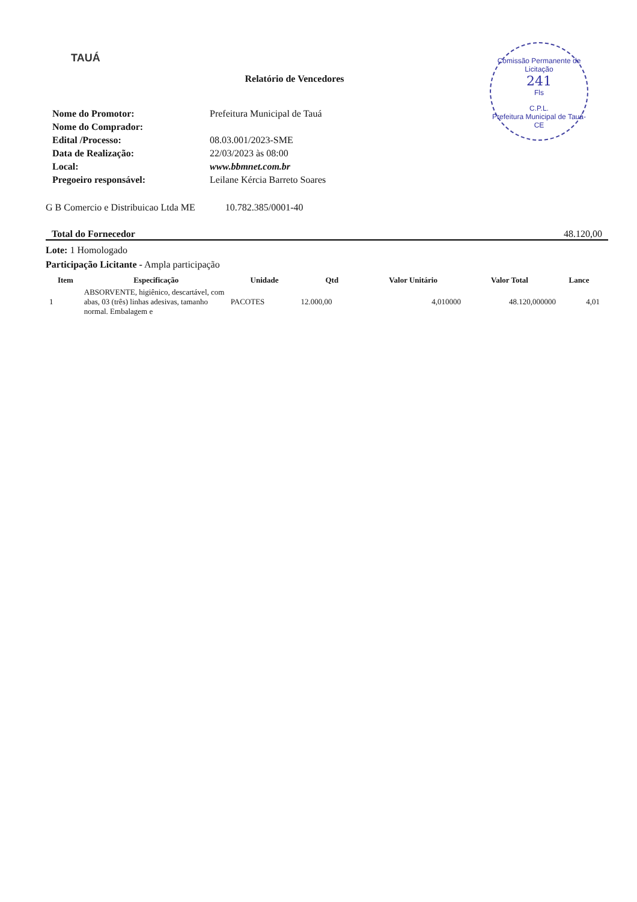TAUÁ
Comissão Permanente de Licitação
241
Fls
C.P.L.
Prefeitura Municipal de Tauá-CE
Relatório de Vencedores
Nome do Promotor: Prefeitura Municipal de Tauá
Nome do Comprador:
Edital /Processo: 08.03.001/2023-SME
Data de Realização: 22/03/2023 às 08:00
Local: www.bbmnet.com.br
Pregoeiro responsável: Leilane Kércia Barreto Soares
G B Comercio e Distribuicao Ltda ME 10.782.385/0001-40
Total do Fornecedor 48.120,00
Lote: 1 Homologado
Participação Licitante - Ampla participação
| Item | Especificação | Unidade | Qtd | Valor Unitário | Valor Total | Lance |
| --- | --- | --- | --- | --- | --- | --- |
| 1 | ABSORVENTE, higiênico, descartável, com abas, 03 (três) linhas adesivas, tamanho normal. Embalagem e | PACOTES | 12.000,00 | 4,010000 | 48.120,000000 | 4,01 |